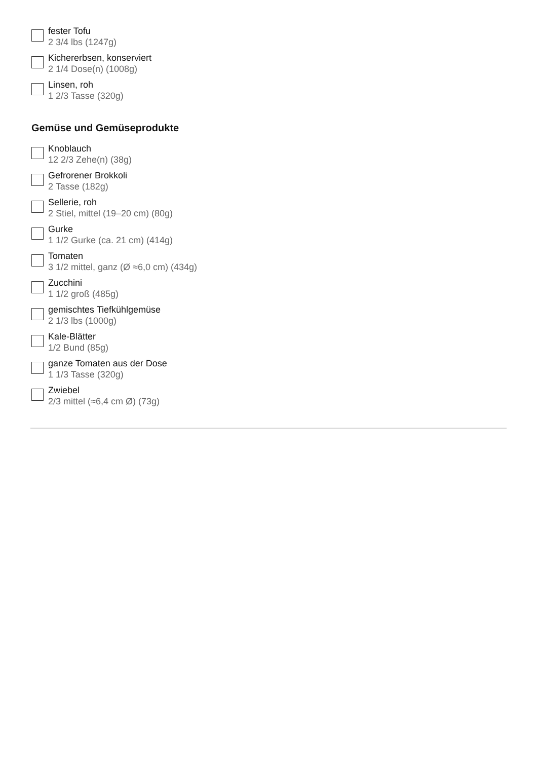fester Tofu
2 3/4 lbs (1247g)
Kichererbsen, konserviert
2 1/4 Dose(n) (1008g)
Linsen, roh
1 2/3 Tasse (320g)
Gemüse und Gemüseprodukte
Knoblauch
12 2/3 Zehe(n) (38g)
Gefrorener Brokkoli
2 Tasse (182g)
Sellerie, roh
2 Stiel, mittel (19–20 cm) (80g)
Gurke
1 1/2 Gurke (ca. 21 cm) (414g)
Tomaten
3 1/2 mittel, ganz (Ø ≈6,0 cm) (434g)
Zucchini
1 1/2 groß (485g)
gemischtes Tiefkühlgemüse
2 1/3 lbs (1000g)
Kale-Blätter
1/2 Bund (85g)
ganze Tomaten aus der Dose
1 1/3 Tasse (320g)
Zwiebel
2/3 mittel (≈6,4 cm Ø) (73g)